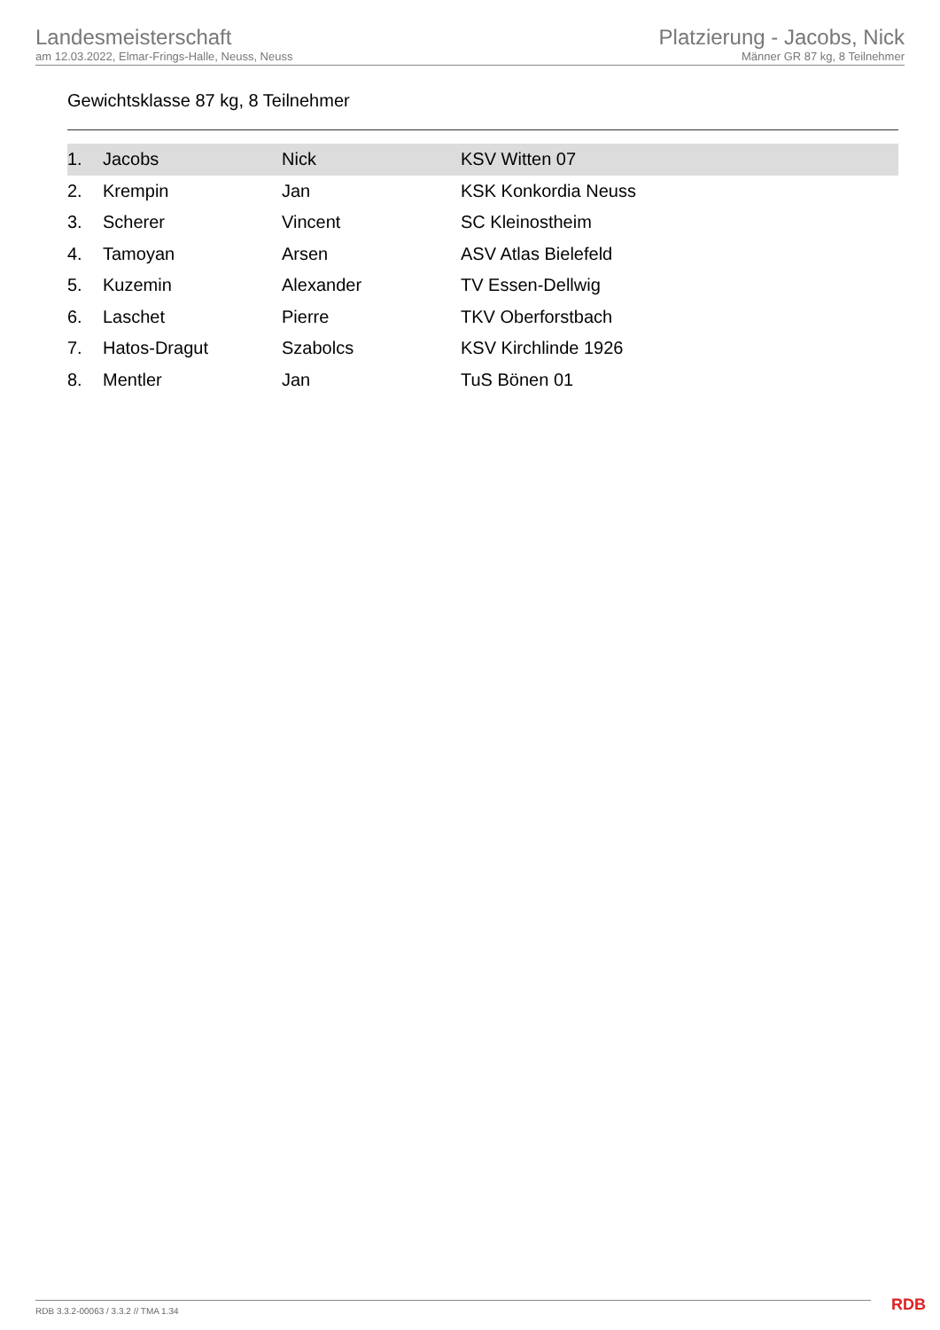Landesmeisterschaft
am 12.03.2022, Elmar-Frings-Halle, Neuss, Neuss
Platzierung - Jacobs, Nick
Männer GR 87 kg, 8 Teilnehmer
Gewichtsklasse 87 kg, 8 Teilnehmer
| 1. | Jacobs | Nick | KSV Witten 07 |
| 2. | Krempin | Jan | KSK Konkordia Neuss |
| 3. | Scherer | Vincent | SC Kleinostheim |
| 4. | Tamoyan | Arsen | ASV Atlas Bielefeld |
| 5. | Kuzemin | Alexander | TV Essen-Dellwig |
| 6. | Laschet | Pierre | TKV Oberforstbach |
| 7. | Hatos-Dragut | Szabolcs | KSV Kirchlinde 1926 |
| 8. | Mentler | Jan | TuS Bönen 01 |
RDB 3.3.2-00063 / 3.3.2 // TMA 1.34
RDB